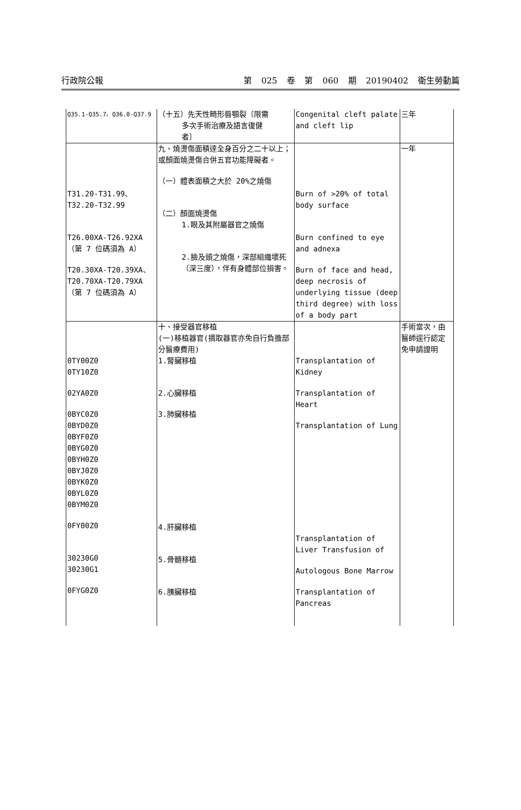行政院公報 第 025 卷 第 060 期 20190402 衛生勞動篇
| Q35.1-Q35.7、Q36.0-Q37.9 | （十五）先天性畸形唇顎裂〔限需 多次手術治療及語言復健 者〕 | Congenital cleft palate and cleft lip | 三年 |
| T31.20-T31.99、 T32.20-T32.99 T26.00XA-T26.92XA （第 7 位碼須為 A） T20.30XA-T20.39XA、 T20.70XA-T20.79XA （第 7 位碼須為 A） | 九、燒燙傷面積達全身百分之二十以上；或顏面燒燙傷合併五官功能障礙者。 （一）體表面積之大於 20%之燒傷 （二）顏面燒燙傷 1.眼及其附屬器官之燒傷 2.臉及頭之燒傷，深部組織壞死（深三度），伴有身體部位損害。 | Burn of >20% of total body surface Burn confined to eye and adnexa Burn of face and head, deep necrosis of underlying tissue (deep third degree) with loss of a body part | 一年 |
| 0TY00Z0 0TY10Z0 02YA0Z0 0BYC0Z0 0BYD0Z0 0BYF0Z0 0BYG0Z0 0BYH0Z0 0BYJ0Z0 0BYK0Z0 0BYL0Z0 0BYM0Z0 0FY00Z0 30230G0 30230G1 0FYG0Z0 | 十、接受器官移植 (一)移植器官(摘取器官亦免自行負擔部分醫療費用) 1.腎臟移植 2.心臟移植 3.肺臟移植 4.肝臟移植 5.骨髓移植 6.胰臟移植 | Transplantation of Kidney Transplantation of Heart Transplantation of Lung Transplantation of Liver Transfusion of Autologous Bone Marrow Transplantation of Pancreas | 手術當次，由醫師逕行認定免申請證明 |